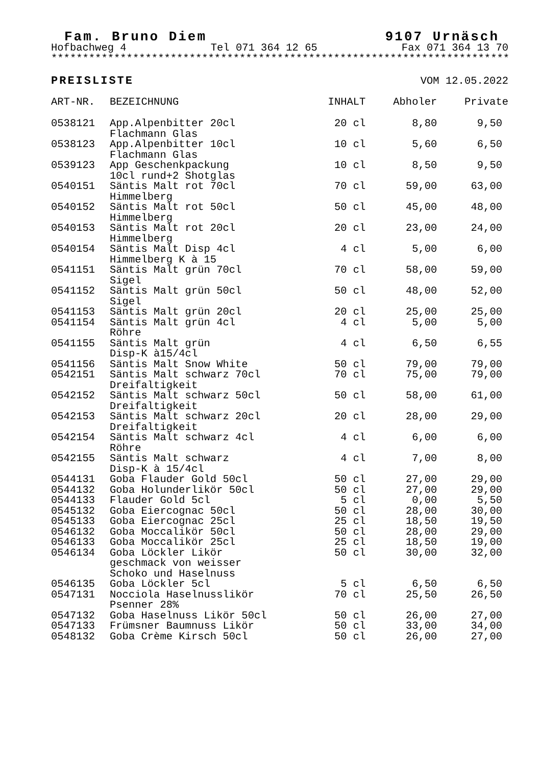Fam. Bruno Diem 9107 Urnäsch
Hofbachweg 4 Tel 071 364 12 65 Fax 071 364 13 70
**************************************************************************
PREISLISTE VOM 12.05.2022
| ART-NR. | BEZEICHNUNG | INHALT | Abholer | Private |
| --- | --- | --- | --- | --- |
| 0538121 | App.Alpenbitter 20cl Flachmann Glas | 20 cl | 8,80 | 9,50 |
| 0538123 | App.Alpenbitter 10cl Flachmann Glas | 10 cl | 5,60 | 6,50 |
| 0539123 | App Geschenkpackung 10cl rund+2 Shotglas | 10 cl | 8,50 | 9,50 |
| 0540151 | Säntis Malt rot 70cl Himmelberg | 70 cl | 59,00 | 63,00 |
| 0540152 | Säntis Malt rot 50cl Himmelberg | 50 cl | 45,00 | 48,00 |
| 0540153 | Säntis Malt rot 20cl Himmelberg | 20 cl | 23,00 | 24,00 |
| 0540154 | Säntis Malt Disp 4cl Himmelberg K à 15 | 4 cl | 5,00 | 6,00 |
| 0541151 | Säntis Malt grün 70cl Sigel | 70 cl | 58,00 | 59,00 |
| 0541152 | Säntis Malt grün 50cl Sigel | 50 cl | 48,00 | 52,00 |
| 0541153 | Säntis Malt grün 20cl | 20 cl | 25,00 | 25,00 |
| 0541154 | Säntis Malt grün 4cl Röhre | 4 cl | 5,00 | 5,00 |
| 0541155 | Säntis Malt grün Disp-K à15/4cl | 4 cl | 6,50 | 6,55 |
| 0541156 | Säntis Malt Snow White | 50 cl | 79,00 | 79,00 |
| 0542151 | Säntis Malt schwarz 70cl Dreifaltigkeit | 70 cl | 75,00 | 79,00 |
| 0542152 | Säntis Malt schwarz 50cl Dreifaltigkeit | 50 cl | 58,00 | 61,00 |
| 0542153 | Säntis Malt schwarz 20cl Dreifaltigkeit | 20 cl | 28,00 | 29,00 |
| 0542154 | Säntis Malt schwarz 4cl Röhre | 4 cl | 6,00 | 6,00 |
| 0542155 | Säntis Malt schwarz Disp-K à 15/4cl | 4 cl | 7,00 | 8,00 |
| 0544131 | Goba Flauder Gold 50cl | 50 cl | 27,00 | 29,00 |
| 0544132 | Goba Holunderlikör 50cl | 50 cl | 27,00 | 29,00 |
| 0544133 | Flauder Gold 5cl | 5 cl | 0,00 | 5,50 |
| 0545132 | Goba Eiercognac 50cl | 50 cl | 28,00 | 30,00 |
| 0545133 | Goba Eiercognac 25cl | 25 cl | 18,50 | 19,50 |
| 0546132 | Goba Moccalikör 50cl | 50 cl | 28,00 | 29,00 |
| 0546133 | Goba Moccalikör 25cl | 25 cl | 18,50 | 19,00 |
| 0546134 | Goba Löckler Likör geschmack von weisser Schoko und Haselnuss | 50 cl | 30,00 | 32,00 |
| 0546135 | Goba Löckler 5cl | 5 cl | 6,50 | 6,50 |
| 0547131 | Nocciola Haselnusslikör Psenner 28% | 70 cl | 25,50 | 26,50 |
| 0547132 | Goba Haselnuss Likör 50cl | 50 cl | 26,00 | 27,00 |
| 0547133 | Frümsner Baumnuss Likör | 50 cl | 33,00 | 34,00 |
| 0548132 | Goba Crème Kirsch 50cl | 50 cl | 26,00 | 27,00 |